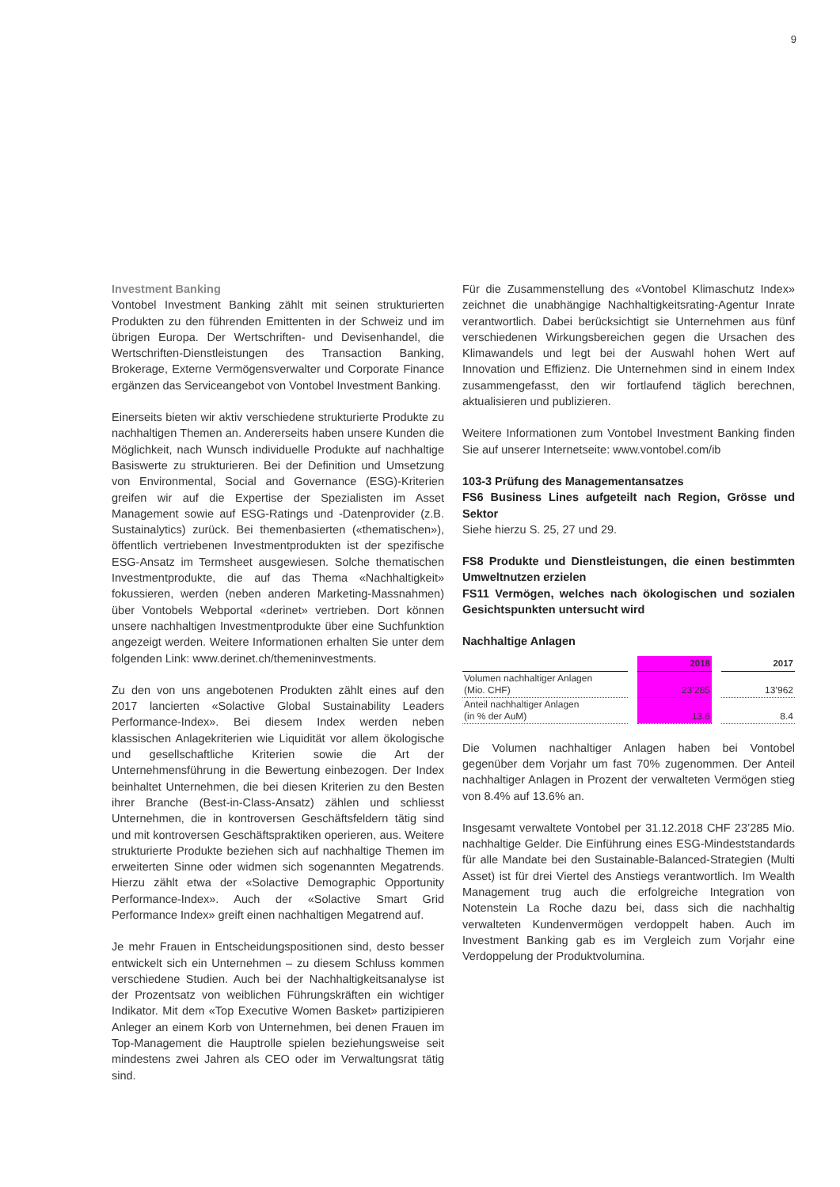9
Investment Banking
Vontobel Investment Banking zählt mit seinen strukturierten Produkten zu den führenden Emittenten in der Schweiz und im übrigen Europa. Der Wertschriften- und Devisenhandel, die Wertschriften-Dienstleistungen des Transaction Banking, Brokerage, Externe Vermögensverwalter und Corporate Finance ergänzen das Serviceangebot von Vontobel Investment Banking.
Einerseits bieten wir aktiv verschiedene strukturierte Produkte zu nachhaltigen Themen an. Andererseits haben unsere Kunden die Möglichkeit, nach Wunsch individuelle Produkte auf nachhaltige Basiswerte zu strukturieren. Bei der Definition und Umsetzung von Environmental, Social and Governance (ESG)-Kriterien greifen wir auf die Expertise der Spezialisten im Asset Management sowie auf ESG-Ratings und -Datenprovider (z.B. Sustainalytics) zurück. Bei themenbasierten («thematischen»), öffentlich vertriebenen Investmentprodukten ist der spezifische ESG-Ansatz im Termsheet ausgewiesen. Solche thematischen Investmentprodukte, die auf das Thema «Nachhaltigkeit» fokussieren, werden (neben anderen Marketing-Massnahmen) über Vontobels Webportal «derinet» vertrieben. Dort können unsere nachhaltigen Investmentprodukte über eine Suchfunktion angezeigt werden. Weitere Informationen erhalten Sie unter dem folgenden Link: www.derinet.ch/themeninvestments.
Zu den von uns angebotenen Produkten zählt eines auf den 2017 lancierten «Solactive Global Sustainability Leaders Performance-Index». Bei diesem Index werden neben klassischen Anlagekriterien wie Liquidität vor allem ökologische und gesellschaftliche Kriterien sowie die Art der Unternehmensführung in die Bewertung einbezogen. Der Index beinhaltet Unternehmen, die bei diesen Kriterien zu den Besten ihrer Branche (Best-in-Class-Ansatz) zählen und schliesst Unternehmen, die in kontroversen Geschäftsfeldern tätig sind und mit kontroversen Geschäftspraktiken operieren, aus. Weitere strukturierte Produkte beziehen sich auf nachhaltige Themen im erweiterten Sinne oder widmen sich sogenannten Megatrends. Hierzu zählt etwa der «Solactive Demographic Opportunity Performance-Index». Auch der «Solactive Smart Grid Performance Index» greift einen nachhaltigen Megatrend auf.
Je mehr Frauen in Entscheidungspositionen sind, desto besser entwickelt sich ein Unternehmen – zu diesem Schluss kommen verschiedene Studien. Auch bei der Nachhaltigkeitsanalyse ist der Prozentsatz von weiblichen Führungskräften ein wichtiger Indikator. Mit dem «Top Executive Women Basket» partizipieren Anleger an einem Korb von Unternehmen, bei denen Frauen im Top-Management die Hauptrolle spielen beziehungsweise seit mindestens zwei Jahren als CEO oder im Verwaltungsrat tätig sind.
Für die Zusammenstellung des «Vontobel Klimaschutz Index» zeichnet die unabhängige Nachhaltigkeitsrating-Agentur Inrate verantwortlich. Dabei berücksichtigt sie Unternehmen aus fünf verschiedenen Wirkungsbereichen gegen die Ursachen des Klimawandels und legt bei der Auswahl hohen Wert auf Innovation und Effizienz. Die Unternehmen sind in einem Index zusammengefasst, den wir fortlaufend täglich berechnen, aktualisieren und publizieren.
Weitere Informationen zum Vontobel Investment Banking finden Sie auf unserer Internetseite: www.vontobel.com/ib
103-3 Prüfung des Managementansatzes
FS6 Business Lines aufgeteilt nach Region, Grösse und Sektor
Siehe hierzu S. 25, 27 und 29.
FS8 Produkte und Dienstleistungen, die einen bestimmten Umweltnutzen erzielen
FS11 Vermögen, welches nach ökologischen und sozialen Gesichtspunkten untersucht wird
Nachhaltige Anlagen
| | | 2018 | | 2017 |
| --- | --- | --- | --- | --- |
| Volumen nachhaltiger Anlagen (Mio. CHF) | | 23’285 | | 13’962 |
| Anteil nachhaltiger Anlagen (in % der AuM) | | 13.6 | | 8.4 |
Die Volumen nachhaltiger Anlagen haben bei Vontobel gegenüber dem Vorjahr um fast 70% zugenommen. Der Anteil nachhaltiger Anlagen in Prozent der verwalteten Vermögen stieg von 8.4% auf 13.6% an.
Insgesamt verwaltete Vontobel per 31.12.2018 CHF 23’285 Mio. nachhaltige Gelder. Die Einführung eines ESG-Mindeststandards für alle Mandate bei den Sustainable-Balanced-Strategien (Multi Asset) ist für drei Viertel des Anstiegs verantwortlich. Im Wealth Management trug auch die erfolgreiche Integration von Notenstein La Roche dazu bei, dass sich die nachhaltig verwalteten Kundenvermögen verdoppelt haben. Auch im Investment Banking gab es im Vergleich zum Vorjahr eine Verdoppelung der Produktvolumina.